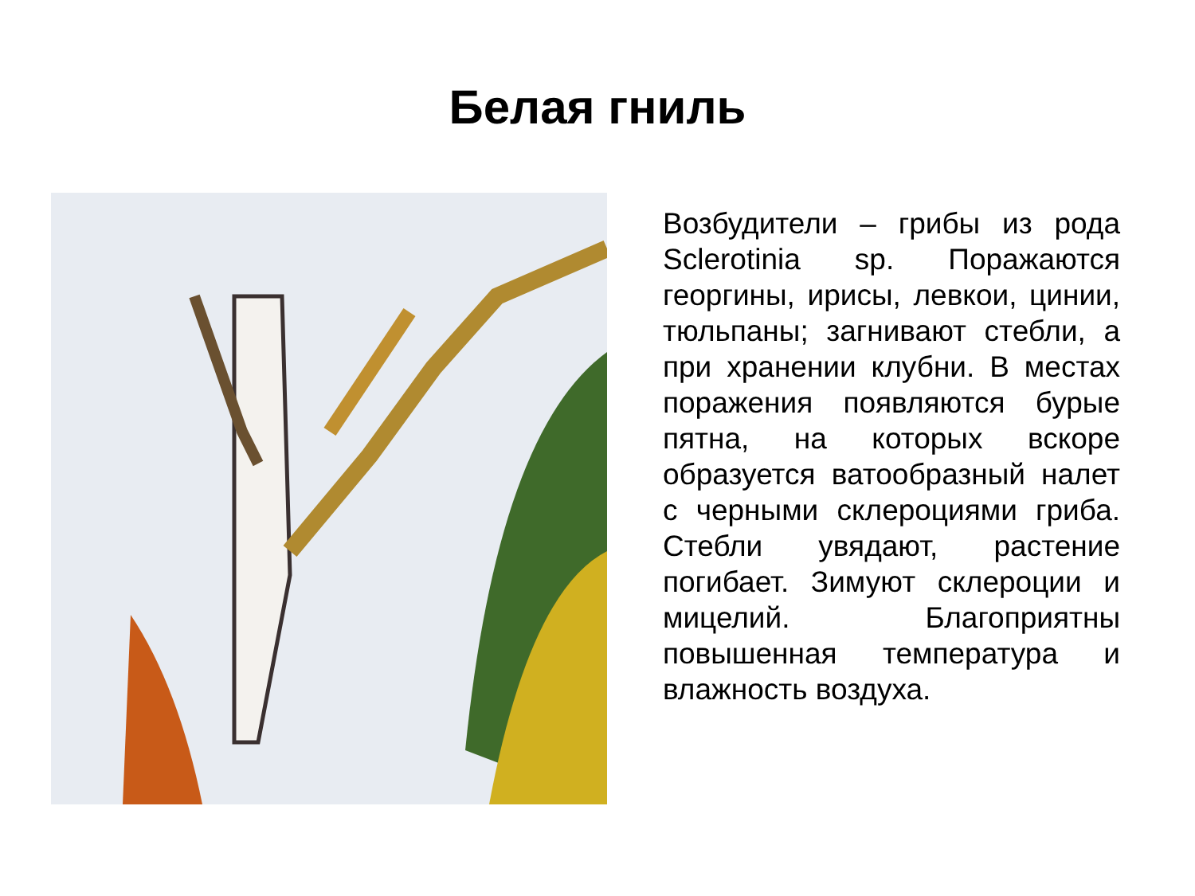Белая гниль
Возбудители – грибы из рода Sclerotinia sp. Поражаются георгины, ирисы, левкои, цинии, тюльпаны; загнивают стебли, а при хранении клубни. В местах поражения появляются бурые пятна, на которых вскоре образуется ватообразный налет с черными склероциями гриба. Стебли увядают, растение погибает. Зимуют склероции и мицелий. Благоприятны повышенная температура и влажность воздуха.